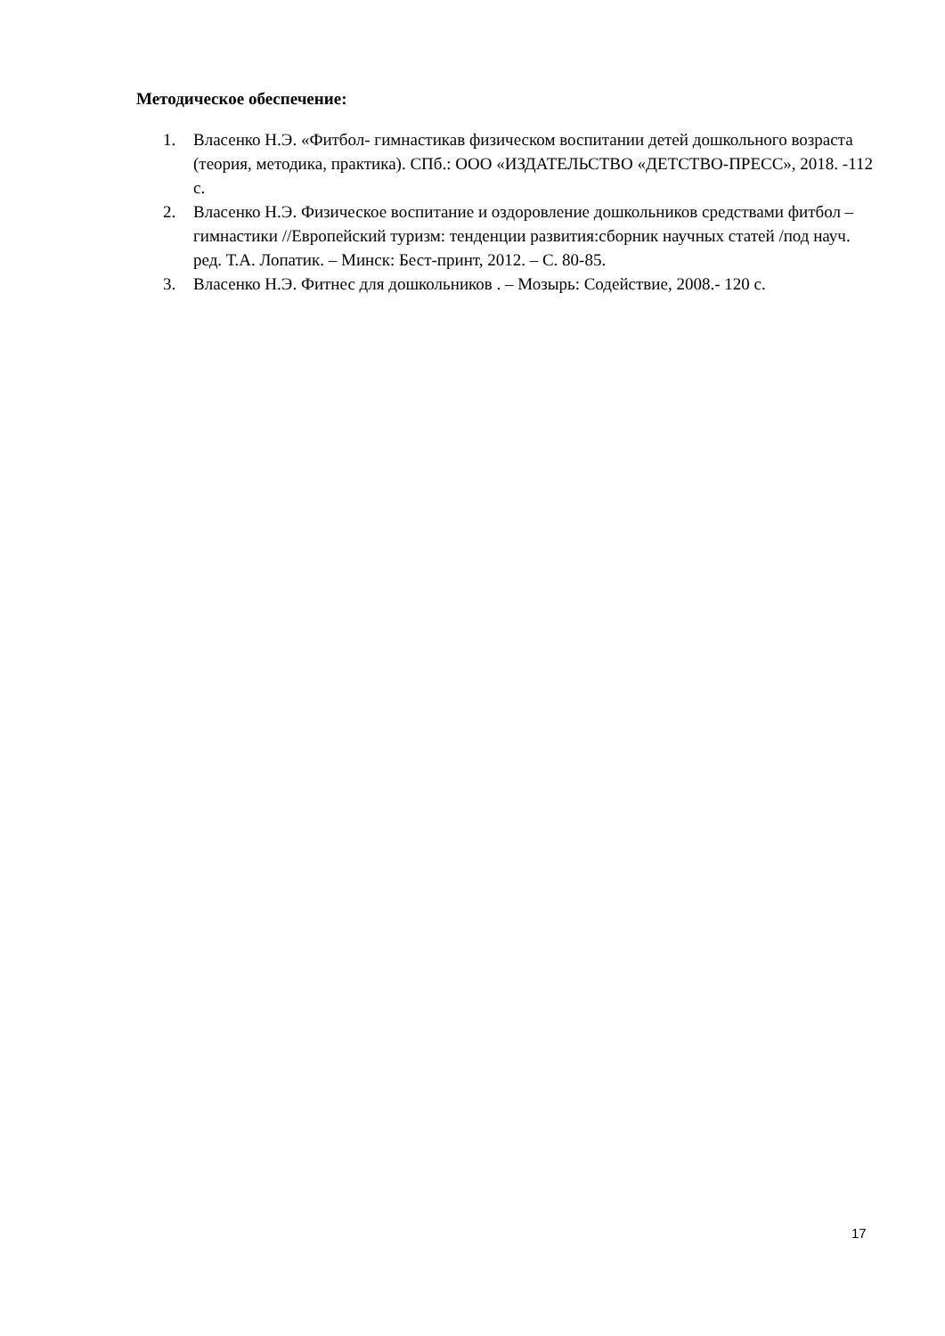Методическое обеспечение:
1. Власенко Н.Э. «Фитбол- гимнастикав физическом воспитании детей дошкольного возраста (теория, методика, практика). СПб.: ООО «ИЗДАТЕЛЬСТВО «ДЕТСТВО-ПРЕСС», 2018. -112 с.
2. Власенко Н.Э. Физическое воспитание и оздоровление дошкольников средствами фитбол –гимнастики //Европейский туризм: тенденции развития:сборник научных статей /под науч. ред. Т.А. Лопатик. – Минск: Бест-принт, 2012. – С. 80-85.
3. Власенко Н.Э. Фитнес для дошкольников . – Мозырь: Содействие, 2008.- 120 с.
17